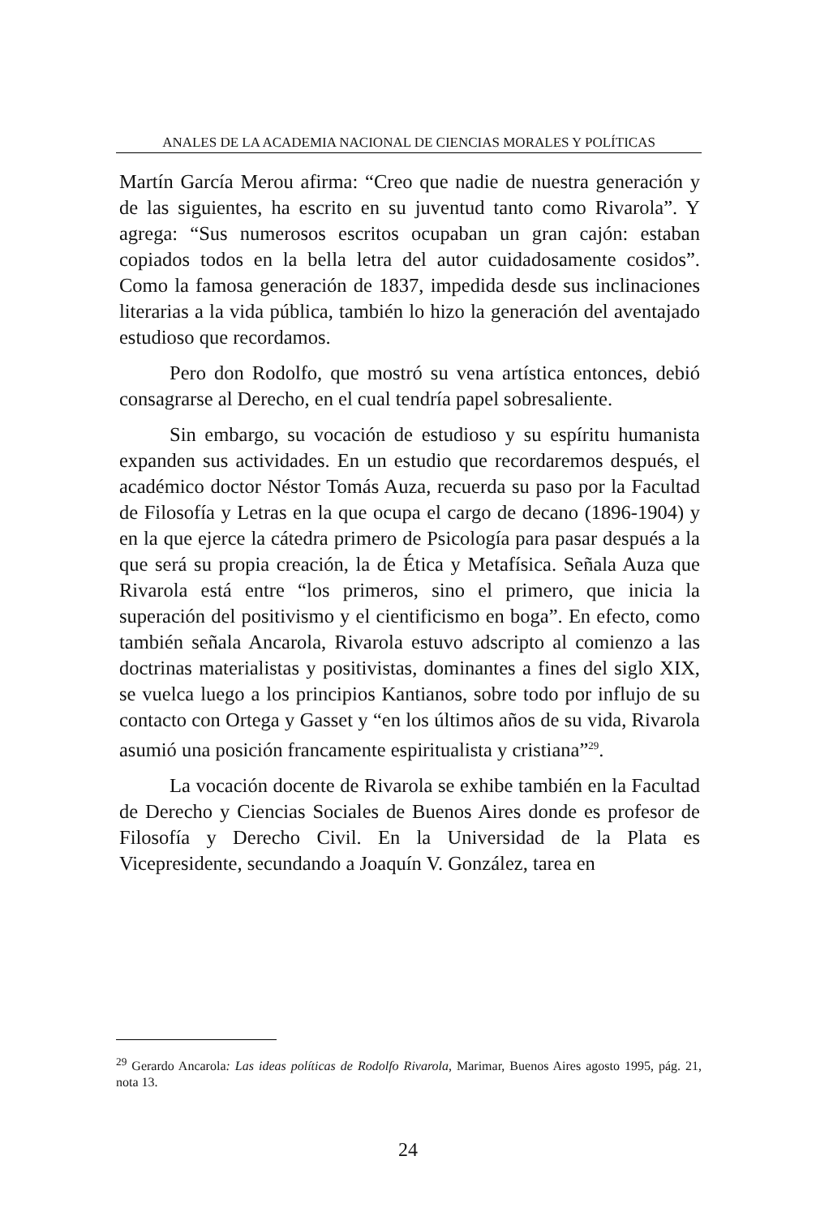ANALES DE LA ACADEMIA NACIONAL DE CIENCIAS MORALES Y POLÍTICAS
Martín García Merou afirma: “Creo que nadie de nuestra generación y de las siguientes, ha escrito en su juventud tanto como Rivarola”. Y agrega: “Sus numerosos escritos ocupaban un gran cajón: estaban copiados todos en la bella letra del autor cuidadosamente cosidos”. Como la famosa generación de 1837, impedida desde sus inclinaciones literarias a la vida pública, también lo hizo la generación del aventajado estudioso que recordamos.
Pero don Rodolfo, que mostró su vena artística entonces, debió consagrarse al Derecho, en el cual tendría papel sobresaliente.
Sin embargo, su vocación de estudioso y su espíritu humanista expanden sus actividades. En un estudio que recordaremos después, el académico doctor Néstor Tomás Auza, recuerda su paso por la Facultad de Filosofía y Letras en la que ocupa el cargo de decano (1896-1904) y en la que ejerce la cátedra primero de Psicología para pasar después a la que será su propia creación, la de Ética y Metafísica. Señala Auza que Rivarola está entre “los primeros, sino el primero, que inicia la superación del positivismo y el cientificismo en boga”. En efecto, como también señala Ancarola, Rivarola estuvo adscripto al comienzo a las doctrinas materialistas y positivistas, dominantes a fines del siglo XIX, se vuelca luego a los principios Kantianos, sobre todo por influjo de su contacto con Ortega y Gasset y “en los últimos años de su vida, Rivarola asumió una posición francamente espiritualista y cristiana”<sup>29</sup>.
La vocación docente de Rivarola se exhibe también en la Facultad de Derecho y Ciencias Sociales de Buenos Aires donde es profesor de Filosofía y Derecho Civil. En la Universidad de la Plata es Vicepresidente, secundando a Joaquín V. González, tarea en
<sup>29</sup> Gerardo Ancarola: Las ideas políticas de Rodolfo Rivarola, Marimar, Buenos Aires agosto 1995, pág. 21, nota 13.
24